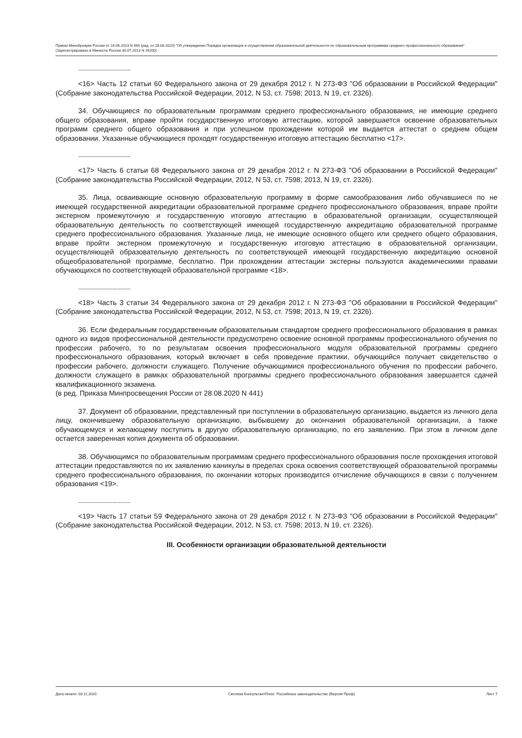Приказ Минобрнауки России от 14.06.2013 N 464 (ред. от 28.08.2020) "Об утверждении Порядка организации и осуществления образовательной деятельности по образовательным программам среднего профессионального образования" (Зарегистрировано в Минюсте России 30.07.2013 N 29200)
--------------------------------
<16> Часть 12 статьи 60 Федерального закона от 29 декабря 2012 г. N 273-ФЗ "Об образовании в Российской Федерации" (Собрание законодательства Российской Федерации, 2012, N 53, ст. 7598; 2013, N 19, ст. 2326).
34. Обучающиеся по образовательным программам среднего профессионального образования, не имеющие среднего общего образования, вправе пройти государственную итоговую аттестацию, которой завершается освоение образовательных программ среднего общего образования и при успешном прохождении которой им выдается аттестат о среднем общем образовании. Указанные обучающиеся проходят государственную итоговую аттестацию бесплатно <17>.
--------------------------------
<17> Часть 6 статьи 68 Федерального закона от 29 декабря 2012 г. N 273-ФЗ "Об образовании в Российской Федерации" (Собрание законодательства Российской Федерации, 2012, N 53, ст. 7598; 2013, N 19, ст. 2326).
35. Лица, осваивающие основную образовательную программу в форме самообразования либо обучавшиеся по не имеющей государственной аккредитации образовательной программе среднего профессионального образования, вправе пройти экстерном промежуточную и государственную итоговую аттестацию в образовательной организации, осуществляющей образовательную деятельность по соответствующей имеющей государственную аккредитацию образовательной программе среднего профессионального образования. Указанные лица, не имеющие основного общего или среднего общего образования, вправе пройти экстерном промежуточную и государственную итоговую аттестацию в образовательной организации, осуществляющей образовательную деятельность по соответствующей имеющей государственную аккредитацию основной общеобразовательной программе, бесплатно. При прохождении аттестации экстерны пользуются академическими правами обучающихся по соответствующей образовательной программе <18>.
--------------------------------
<18> Часть 3 статьи 34 Федерального закона от 29 декабря 2012 г. N 273-ФЗ "Об образовании в Российской Федерации" (Собрание законодательства Российской Федерации, 2012, N 53, ст. 7598; 2013, N 19, ст. 2326).
36. Если федеральным государственным образовательным стандартом среднего профессионального образования в рамках одного из видов профессиональной деятельности предусмотрено освоение основной программы профессионального обучения по профессии рабочего, то по результатам освоения профессионального модуля образовательной программы среднего профессионального образования, который включает в себя проведение практики, обучающийся получает свидетельство о профессии рабочего, должности служащего. Получение обучающимися профессионального обучения по профессии рабочего, должности служащего в рамках образовательной программы среднего профессионального образования завершается сдачей квалификационного экзамена.
(в ред. Приказа Минпросвещения России от 28.08.2020 N 441)
37. Документ об образовании, представленный при поступлении в образовательную организацию, выдается из личного дела лицу, окончившему образовательную организацию, выбывшему до окончания образовательной организации, а также обучающемуся и желающему поступить в другую образовательную организацию, по его заявлению. При этом в личном деле остается заверенная копия документа об образовании.
38. Обучающимся по образовательным программам среднего профессионального образования после прохождения итоговой аттестации предоставляются по их заявлению каникулы в пределах срока освоения соответствующей образовательной программы среднего профессионального образования, по окончании которых производится отчисление обучающихся в связи с получением образования <19>.
--------------------------------
<19> Часть 17 статьи 59 Федерального закона от 29 декабря 2012 г. N 273-ФЗ "Об образовании в Российской Федерации" (Собрание законодательства Российской Федерации, 2012, N 53, ст. 7598; 2013, N 19, ст. 2326).
III. Особенности организации образовательной деятельности
Дата печати: 03.11.2020 Система КонсультантПлюс: Российское законодательство (Версия Проф) Лист 7